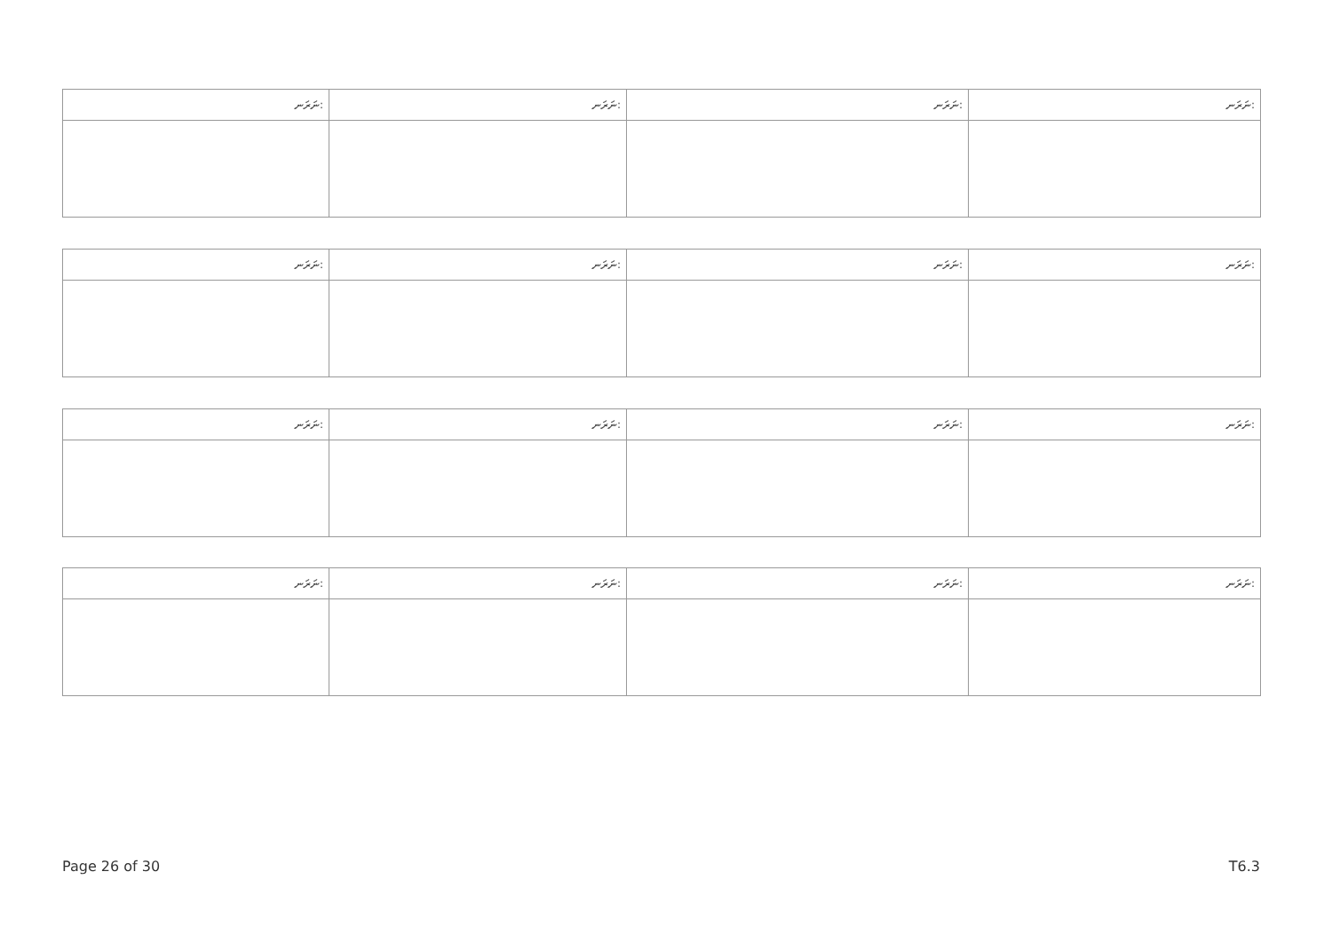| ނަރަނ: | ނަރަނ: | ނަރަނ: | ނަރަނ: |
| --- | --- | --- | --- |
| ނަރަނ: | ނަރަނ: | ނަރަނ: | ނަރަނ: |
| --- | --- | --- | --- |
| ނަރަނ: | ނަރަނ: | ނަރަނ: | ނަރަނ: |
| --- | --- | --- | --- |
| ނަރަނ: | ނަރަނ: | ނަރަނ: | ނަރަނ: |
| --- | --- | --- | --- |
Page 26 of 30 T6.3